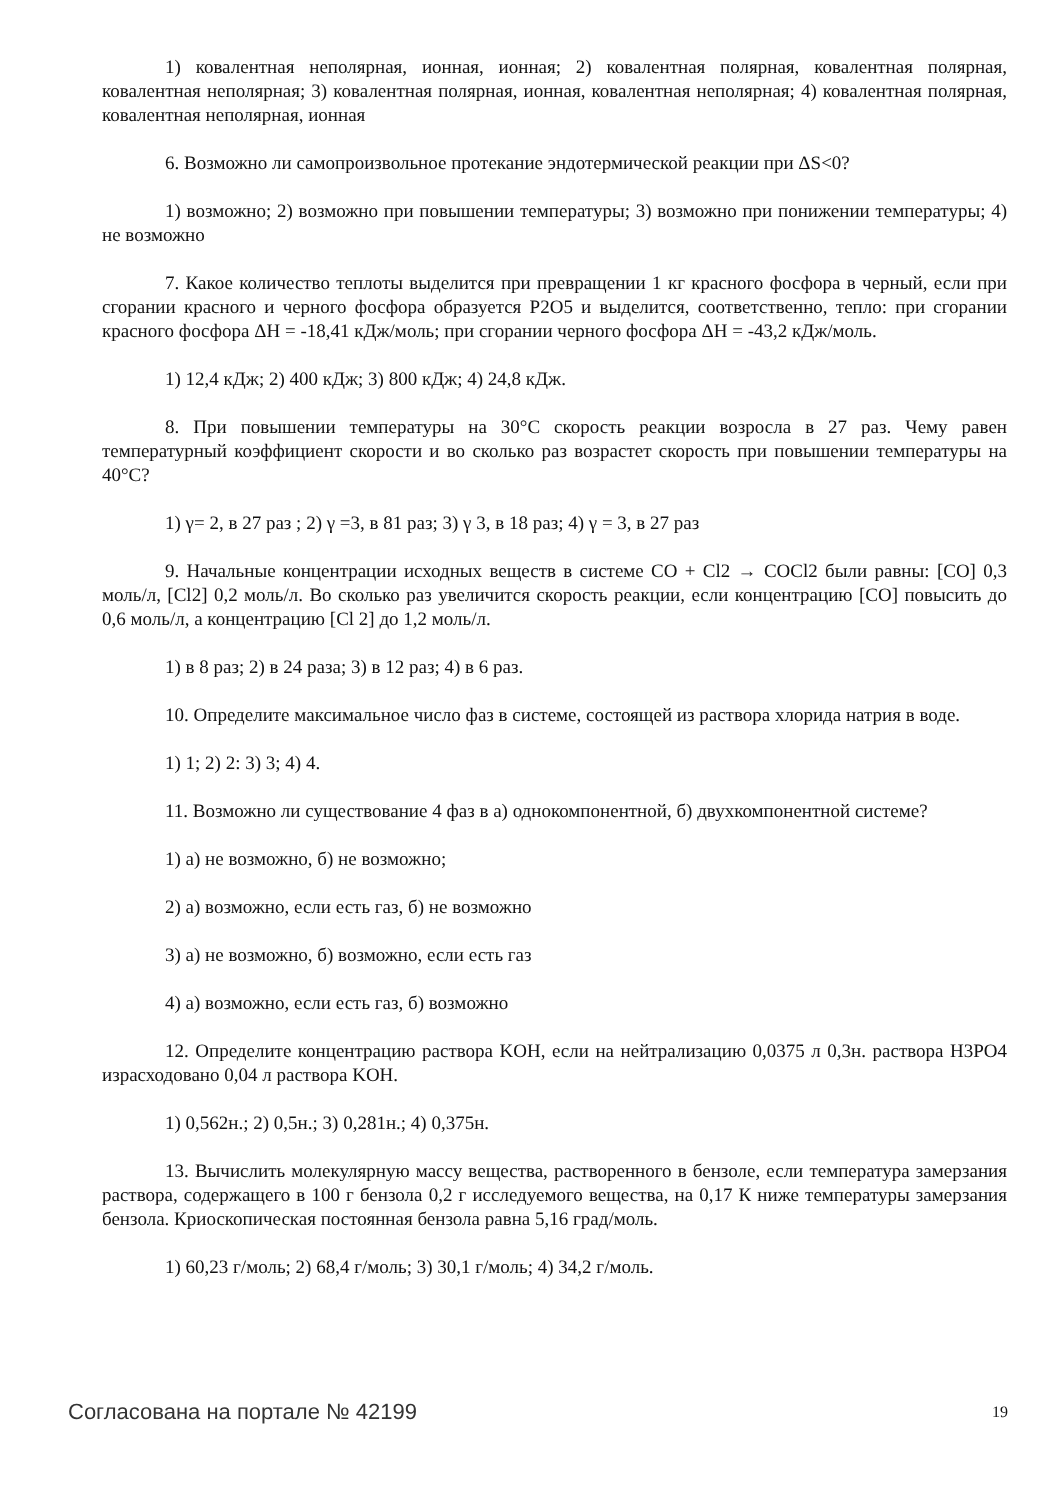1) ковалентная неполярная, ионная, ионная; 2) ковалентная полярная, ковалентная полярная, ковалентная неполярная; 3) ковалентная полярная, ионная, ковалентная неполярная; 4) ковалентная полярная, ковалентная неполярная, ионная
6. Возможно ли самопроизвольное протекание эндотермической реакции при ΔS<0?
1) возможно; 2) возможно при повышении температуры; 3) возможно при понижении температуры; 4) не возможно
7. Какое количество теплоты выделится при превращении 1 кг красного фосфора в черный, если при сгорании красного и черного фосфора образуется P2O5 и выделится, соответственно, тепло: при сгорании красного фосфора ΔH = -18,41 кДж/моль; при сгорании черного фосфора ΔH = -43,2 кДж/моль.
1) 12,4 кДж; 2) 400 кДж; 3) 800 кДж; 4) 24,8 кДж.
8. При повышении температуры на 30°С скорость реакции возросла в 27 раз. Чему равен температурный коэффициент скорости и во сколько раз возрастет скорость при повышении температуры на 40°С?
1) γ= 2, в 27 раз ; 2) γ =3, в 81 раз; 3) γ 3, в 18 раз; 4) γ = 3, в 27 раз
9. Начальные концентрации исходных веществ в системе CO + Cl2 → COCl2 были равны: [CO] 0,3 моль/л, [Cl2] 0,2 моль/л. Во сколько раз увеличится скорость реакции, если концентрацию [CO] повысить до 0,6 моль/л, а концентрацию [Cl 2] до 1,2 моль/л.
1) в 8 раз; 2) в 24 раза; 3) в 12 раз; 4) в 6 раз.
10. Определите максимальное число фаз в системе, состоящей из раствора хлорида натрия в воде.
1) 1; 2) 2: 3) 3; 4) 4.
11. Возможно ли существование 4 фаз в а) однокомпонентной, б) двухкомпонентной системе?
1) а) не возможно, б) не возможно;
2) а) возможно, если есть газ, б) не возможно
3) а) не возможно, б) возможно, если есть газ
4) а) возможно, если есть газ, б) возможно
12. Определите концентрацию раствора KOH, если на нейтрализацию 0,0375 л 0,3н. раствора H3PO4 израсходовано 0,04 л раствора KOH.
1) 0,562н.; 2) 0,5н.; 3) 0,281н.; 4) 0,375н.
13. Вычислить молекулярную массу вещества, растворенного в бензоле, если температура замерзания раствора, содержащего в 100 г бензола 0,2 г исследуемого вещества, на 0,17 К ниже температуры замерзания бензола. Криоскопическая постоянная бензола равна 5,16 град/моль.
1) 60,23 г/моль; 2) 68,4 г/моль; 3) 30,1 г/моль; 4) 34,2 г/моль.
Согласована на портале № 42199 19